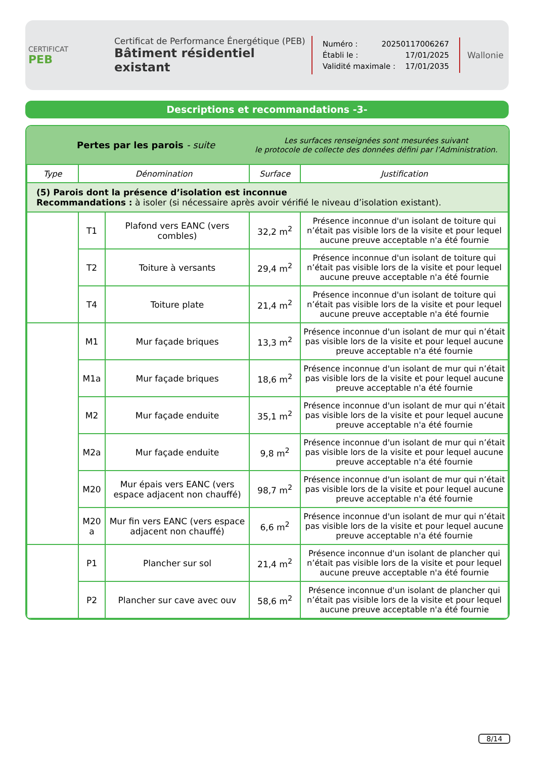CERTIFICAT
PEB
Certificat de Performance Énergétique (PEB)
Bâtiment résidentiel existant
Numéro : 20250117006267
Établi le : 17/01/2025
Validité maximale : 17/01/2035
Wallonie
Descriptions et recommandations -3-
Pertes par les parois - suite
Les surfaces renseignées sont mesurées suivant
le protocole de collecte des données défini par l’Administration.
| Type | Dénomination | | Surface | Justification |
| --- | --- | --- | --- | --- |
| (5) Parois dont la présence d’isolation est inconnue Recommandations : à isoler (si nécessaire après avoir vérifié le niveau d’isolation existant). | | | | |
| | T1 | Plafond vers EANC (vers combles) | 32,2 m<sup>2</sup> | Présence inconnue d'un isolant de toiture qui n’était pas visible lors de la visite et pour lequel aucune preuve acceptable n'a été fournie |
| | T2 | Toiture à versants | 29,4 m<sup>2</sup> | Présence inconnue d'un isolant de toiture qui n’était pas visible lors de la visite et pour lequel aucune preuve acceptable n'a été fournie |
| | T4 | Toiture plate | 21,4 m<sup>2</sup> | Présence inconnue d'un isolant de toiture qui n’était pas visible lors de la visite et pour lequel aucune preuve acceptable n'a été fournie |
| | M1 | Mur façade briques | 13,3 m<sup>2</sup> | Présence inconnue d'un isolant de mur qui n’était pas visible lors de la visite et pour lequel aucune preuve acceptable n'a été fournie |
| | M1a | Mur façade briques | 18,6 m<sup>2</sup> | Présence inconnue d'un isolant de mur qui n’était pas visible lors de la visite et pour lequel aucune preuve acceptable n'a été fournie |
| | M2 | Mur façade enduite | 35,1 m<sup>2</sup> | Présence inconnue d'un isolant de mur qui n’était pas visible lors de la visite et pour lequel aucune preuve acceptable n'a été fournie |
| | M2a | Mur façade enduite | 9,8 m<sup>2</sup> | Présence inconnue d'un isolant de mur qui n’était pas visible lors de la visite et pour lequel aucune preuve acceptable n'a été fournie |
| | M20 | Mur épais vers EANC (vers espace adjacent non chauffé) | 98,7 m<sup>2</sup> | Présence inconnue d'un isolant de mur qui n’était pas visible lors de la visite et pour lequel aucune preuve acceptable n'a été fournie |
| | M20 a | Mur fin vers EANC (vers espace adjacent non chauffé) | 6,6 m<sup>2</sup> | Présence inconnue d'un isolant de mur qui n’était pas visible lors de la visite et pour lequel aucune preuve acceptable n'a été fournie |
| | P1 | Plancher sur sol | 21,4 m<sup>2</sup> | Présence inconnue d'un isolant de plancher qui n’était pas visible lors de la visite et pour lequel aucune preuve acceptable n'a été fournie |
| | P2 | Plancher sur cave avec ouv | 58,6 m<sup>2</sup> | Présence inconnue d'un isolant de plancher qui n’était pas visible lors de la visite et pour lequel aucune preuve acceptable n'a été fournie |
8/14